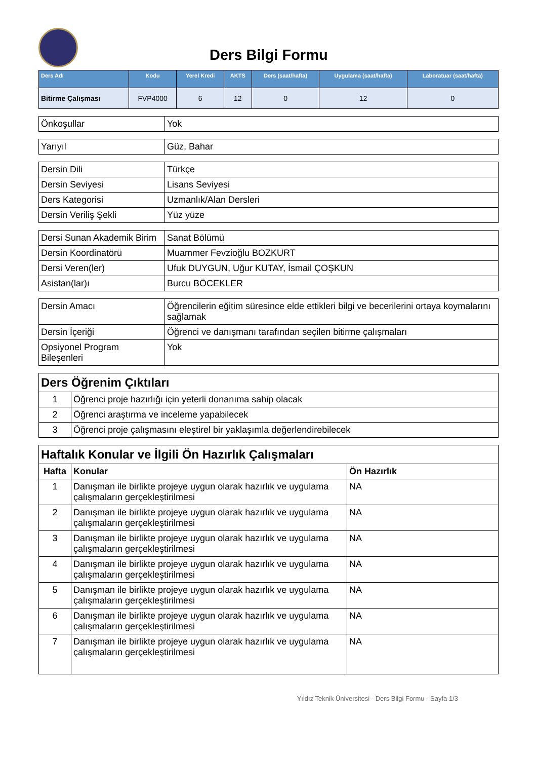Ders Bilgi Formu
| Ders Adı | Kodu | Yerel Kredi | AKTS | Ders (saat/hafta) | Uygulama (saat/hafta) | Laboratuar (saat/hafta) |
| --- | --- | --- | --- | --- | --- | --- |
| Bitirme Çalışması | FVP4000 | 6 | 12 | 0 | 12 | 0 |
| Önkoşullar | Yok |
| Yarıyıl | Güz, Bahar |
| Dersin Dili | Türkçe |
| Dersin Seviyesi | Lisans Seviyesi |
| Ders Kategorisi | Uzmanlık/Alan Dersleri |
| Dersin Veriliş Şekli | Yüz yüze |
| Dersi Sunan Akademik Birim | Sanat Bölümü |
| Dersin Koordinatörü | Muammer Fevzioğlu BOZKURT |
| Dersi Veren(ler) | Ufuk DUYGUN, Uğur KUTAY, İsmail ÇOŞKUN |
| Asistan(lar)ı | Burcu BÖCEKLER |
| Dersin Amacı | Öğrencilerin eğitim süresince elde ettikleri bilgi ve becerilerini ortaya koymalarını sağlamak |
| Dersin İçeriği | Öğrenci ve danışmanı tarafından seçilen bitirme çalışmaları |
| Opsiyonel Program Bileşenleri | Yok |
| Ders Öğrenim Çıktıları | |
| 1 | Öğrenci proje hazırlığı için yeterli donanıma sahip olacak |
| 2 | Öğrenci araştırma ve inceleme yapabilecek |
| 3 | Öğrenci proje çalışmasını eleştirel bir yaklaşımla değerlendirebilecek |
| Haftalık Konular ve İlgili Ön Hazırlık Çalışmaları | | |
| Hafta | Konular | Ön Hazırlık |
| 1 | Danışman ile birlikte projeye uygun olarak hazırlık ve uygulama çalışmaların gerçekleştirilmesi | NA |
| 2 | Danışman ile birlikte projeye uygun olarak hazırlık ve uygulama çalışmaların gerçekleştirilmesi | NA |
| 3 | Danışman ile birlikte projeye uygun olarak hazırlık ve uygulama çalışmaların gerçekleştirilmesi | NA |
| 4 | Danışman ile birlikte projeye uygun olarak hazırlık ve uygulama çalışmaların gerçekleştirilmesi | NA |
| 5 | Danışman ile birlikte projeye uygun olarak hazırlık ve uygulama çalışmaların gerçekleştirilmesi | NA |
| 6 | Danışman ile birlikte projeye uygun olarak hazırlık ve uygulama çalışmaların gerçekleştirilmesi | NA |
| 7 | Danışman ile birlikte projeye uygun olarak hazırlık ve uygulama çalışmaların gerçekleştirilmesi | NA |
Yıldız Teknik Üniversitesi - Ders Bilgi Formu - Sayfa 1/3